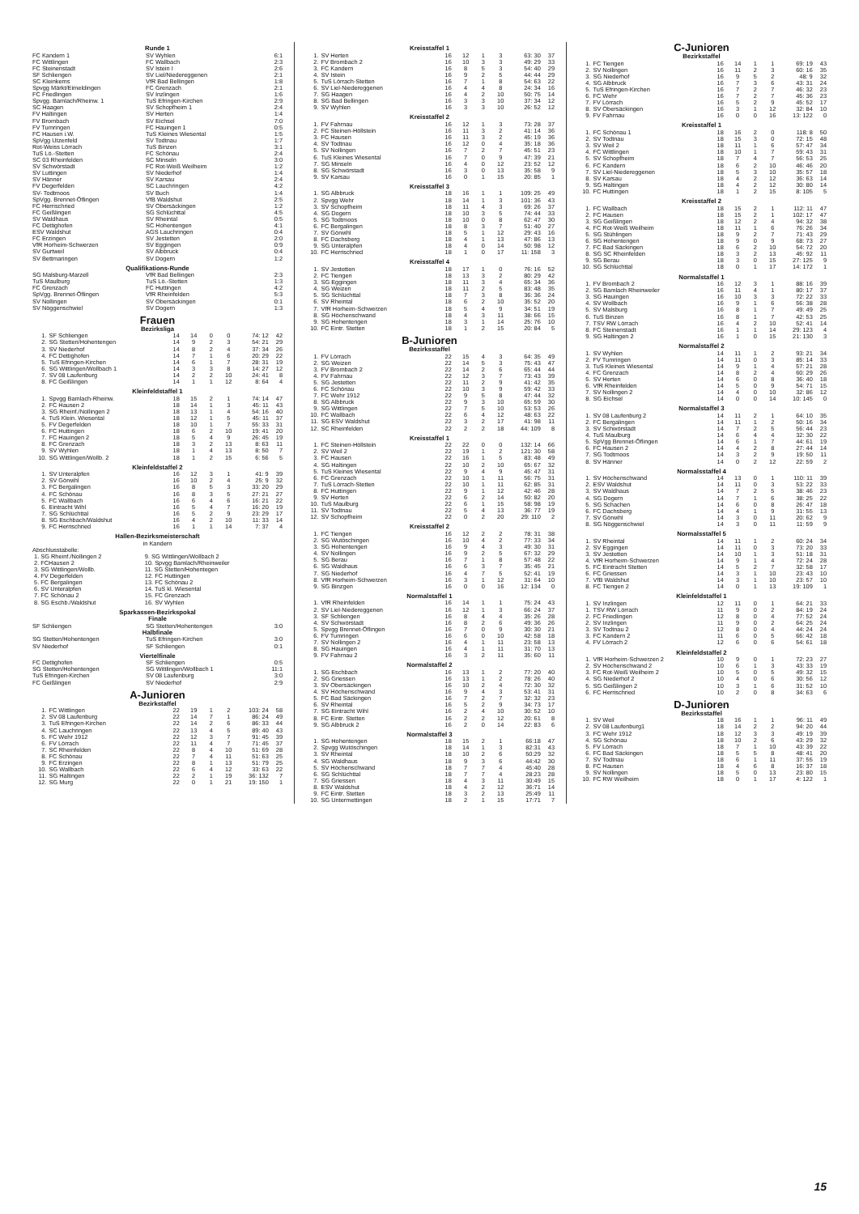Runde 1
| FC Kandern 1 | SV Wyhlen | 6:1 |
| FC Wittlingen | FC Wallbach | 2:3 |
| FC Steinenstadt | SV Istein I | 2:6 |
| SF Schliengen | SV Liel/Niedereggenen | 2:1 |
| SC Kleinkems | VfR Bad Bellingen | 1:8 |
| Spvgg Märkt/Eimeldingen | FC Grenzach | 2:1 |
| FC Friedlingen | SV Inzlingen | 1:6 |
| Spvgg. Bamlach/Rheinw. 1 | TuS Efringen-Kirchen | 2:9 |
| SC Haagen | SV Schopfheim 1 | 2:4 |
| FV Haltingen | SV Herten | 1:4 |
| FV Brombach | SV Eichsel | 7:0 |
| FV Tumringen | FC Hauingen 1 | 0:5 |
| FC Hausen i.W. | TuS Kleines Wiesental | 1:5 |
| SpVgg Utzenfeld | SV Todtnau | 1:7 |
| Rot-Weiss Lörrach | TuS Binzen | 3:1 |
| TuS Lö.-Stetten | FC Schönau | 2:4 |
| SC 03 Rheinfelden | SC Minseln | 3:0 |
| SV Schwörstadt | FC Rot-Weiß Weilheim | 1:2 |
| SV Luttingen | SV Niederhof | 1:4 |
| SV Hänner | SV Karsau | 2:4 |
| FV Degerfelden | SC Lauchringen | 4:2 |
| SV- Todtmoos | SV Buch | 1:4 |
| SpVgg. Brennet-Öflingen | VfB Waldshut | 2:5 |
| FC Herrischried | SV Obersäckingen | 1:2 |
| FC Geißlingen | SG Schlüchttal | 4:5 |
| SV Waldhaus | SV Rheintal | 0:5 |
| FC Dettighofen | SC Hohentengen | 4:1 |
| ESV Waldshut | AGS Lauchringen | 0:4 |
| FC Erzingen | SV Jestetten | 2:0 |
| VfR Horheim-Schwerzen | SV Eggingen | 0:9 |
| SV Gurtweil | SV Albbruck | 0:4 |
| SV Bettmaringen | SV Dogern | 1:2 |
Qualifikations-Runde
| SG Malsburg-Marzell | VfR Bad Bellingen | 2:3 |
| TuS Maulburg | TuS Lö.-Stetten | 1:3 |
| FC Grenzach | FC Huttingen | 4:2 |
| SpVgg. Brennet-Öflingen | VfR Rheinfelden | 5:3 |
| SV Nollingen | SV Obersäckingen | 0:1 |
| SV Nöggenschwiel | SV Dogern | 1:3 |
Frauen
Bezirksliga
| 1. | SF Schliengen | 14 | 14 | 0 | 0 | 74: 12 | 42 |
| 2. | SG Stetten/Hohentengen | 14 | 9 | 2 | 3 | 54: 21 | 29 |
| 3. | SV Niederhof | 14 | 8 | 2 | 4 | 37: 34 | 26 |
| 4. | FC Dettighofen | 14 | 7 | 1 | 6 | 20: 29 | 22 |
| 5. | TuS Efringen-Kirchen | 14 | 6 | 1 | 7 | 28: 31 | 19 |
| 6. | SG Wittlingen/Wollbach 1 | 14 | 3 | 3 | 8 | 14: 27 | 12 |
| 7. | SV 08 Laufenburg | 14 | 2 | 2 | 10 | 24: 41 | 8 |
| 8. | FC Geißlingen | 14 | 1 | 1 | 12 | 8: 64 | 4 |
Kleinfeldstaffel 1
| 1. | Spvgg Bamlach-Rheinw. | 18 | 15 | 2 | 1 | 74: 14 | 47 |
| 2. | FC Hausen 2 | 18 | 14 | 1 | 3 | 45: 11 | 43 |
| 3. | SG Rheinf./Nollingen 2 | 18 | 13 | 1 | 4 | 54: 16 | 40 |
| 4. | TuS Klein. Wiesental | 18 | 12 | 1 | 5 | 45: 11 | 37 |
| 5. | FV Degerfelden | 18 | 10 | 1 | 7 | 55: 33 | 31 |
| 6. | FC Huttingen | 18 | 6 | 2 | 10 | 19: 41 | 20 |
| 7. | FC Hauingen 2 | 18 | 5 | 4 | 9 | 26: 45 | 19 |
| 8. | FC Grenzach | 18 | 3 | 2 | 13 | 8: 63 | 11 |
| 9. | SV Wyhlen | 18 | 1 | 4 | 13 | 8: 50 | 7 |
| 10. | SG Wittlingen/Wollb. 2 | 18 | 1 | 2 | 15 | 6: 56 | 5 |
Kleinfeldstaffel 2
| 1. | SV Unteralpfen | 16 | 12 | 3 | 1 | 41: 9 | 39 |
| 2. | SV Görwihl | 16 | 10 | 2 | 4 | 25: 9 | 32 |
| 3. | FC Bergalingen | 16 | 8 | 5 | 3 | 33: 20 | 29 |
| 4. | FC Schönau | 16 | 8 | 3 | 5 | 27: 21 | 27 |
| 5. | FC Wallbach | 16 | 6 | 4 | 6 | 16: 21 | 22 |
| 6. | Eintracht Wihl | 16 | 5 | 4 | 7 | 16: 20 | 19 |
| 7. | SG Schlüchttal | 16 | 5 | 2 | 9 | 23: 29 | 17 |
| 8. | SG Eschbach/Waldshut | 16 | 4 | 2 | 10 | 11: 33 | 14 |
| 9. | FC Herrischried | 16 | 1 | 1 | 14 | 7: 37 | 4 |
Hallen-Bezirksmeisterschaft
in Kandern
Abschlusstabelle:
| 1. SG Rheinf./Nollingen 2 | 9. SG Wittlingen/Wollbach 2 |
| 2. FCHausen 2 | 10. Spvgg Bamlach/Rheinweiler |
| 3. SG Wittlingen/Wollb. | 11. SG Stetten/Hohentegen |
| 4. FV Degerfelden | 12. FC Huttingen |
| 5. FC Bergalingen | 13. FC Schönau 2 |
| 6. SV Unteralpfen | 14. TuS kl. Wiesental |
| 7. FC Schönau 2 | 15. FC Grenzach |
| 8. SG Eschb./Waldshut | 16. SV Wyhlen |
Sparkassen-Bezirkspokal
Finale
| SF Schliengen | SG Stetten/Hohentengen | 3:0 |
Halbfinale
| SG Stetten/Hohentengen | TuS Efringen-Kirchen | 3:0 |
| SV Niederhof | SF Schliengen | 0:1 |
Viertelfinale
| FC Dettighofen | SF Schliengen | 0:5 |
| SG Stetten/Hohentengen | SG Wittlingen/Wollbach 1 | 11:1 |
| TuS Efringen-Kirchen | SV 08 Laufenburg | 3:0 |
| FC Geißlingen | SV Niederhof | 2:9 |
A-Junioren
Bezirkstaffel
| 1. | FC Wittlingen | 22 | 19 | 1 | 2 | 103: 24 | 58 |
| 2. | SV 08 Laufenburg | 22 | 14 | 7 | 1 | 86: 24 | 49 |
| 3. | TuS Efringen-Kirchen | 22 | 14 | 2 | 6 | 86: 33 | 44 |
| 4. | SC Lauchringen | 22 | 13 | 4 | 5 | 89: 40 | 43 |
| 5. | FC Wehr 1912 | 22 | 12 | 3 | 7 | 91: 45 | 39 |
| 6. | FV Lörrach | 22 | 11 | 4 | 7 | 71: 45 | 37 |
| 7. | SC Rheinfelden | 22 | 8 | 4 | 10 | 51: 69 | 28 |
| 8. | FC Schönau | 22 | 7 | 4 | 11 | 51: 63 | 25 |
| 9. | FC Erzingen | 22 | 8 | 1 | 13 | 51: 79 | 25 |
| 10. | SG Wallbach | 22 | 6 | 4 | 12 | 33: 63 | 22 |
| 11. | SG Haltingen | 22 | 2 | 1 | 19 | 36: 132 | 7 |
| 12. | SG Murg | 22 | 0 | 1 | 21 | 19: 150 | 1 |
Kreisstaffel 1
| 1. | SV Herten | 16 | 12 | 1 | 3 | 63: 30 | 37 |
| 2. | FV Brombach 2 | 16 | 10 | 3 | 3 | 49: 29 | 33 |
| 3. | FC Kandern | 16 | 8 | 5 | 3 | 54: 40 | 29 |
| 4. | SV Istein | 16 | 9 | 2 | 5 | 44: 44 | 29 |
| 5. | TuS Lörrach-Stetten | 16 | 7 | 1 | 8 | 54: 63 | 22 |
| 6. | SV Liel-Niedereggenen | 16 | 4 | 4 | 8 | 24: 34 | 16 |
| 7. | SG Haagen | 16 | 4 | 2 | 10 | 50: 75 | 14 |
| 8. | SG Bad Bellingen | 16 | 3 | 3 | 10 | 37: 34 | 12 |
| 9. | SV Wyhlen | 16 | 3 | 3 | 10 | 26: 52 | 12 |
Kreisstaffel 2
| 1. | FV Fahrnau | 16 | 12 | 1 | 3 | 73: 28 | 37 |
| 2. | FC Steinen-Höllstein | 16 | 11 | 3 | 2 | 41: 14 | 36 |
| 3. | FC Hausen | 16 | 11 | 3 | 2 | 45: 19 | 36 |
| 4. | SV Todtnau | 16 | 12 | 0 | 4 | 35: 18 | 36 |
| 5. | SV Nollingen | 16 | 7 | 2 | 7 | 45: 51 | 23 |
| 6. | TuS Kleines Wiesental | 16 | 7 | 0 | 9 | 47: 39 | 21 |
| 7. | SG Minseln | 16 | 4 | 0 | 12 | 23: 52 | 12 |
| 8. | SG Schwörstadt | 16 | 3 | 0 | 13 | 35: 58 | 9 |
| 9. | SV Karsau | 16 | 0 | 1 | 15 | 20: 85 | 1 |
Kreisstaffel 3
| 1. | SG Albbruck | 18 | 16 | 1 | 1 | 109: 25 | 49 |
| 2. | Spvgg Wehr | 18 | 14 | 1 | 3 | 101: 36 | 43 |
| 3. | SV Schopfheim | 18 | 11 | 4 | 3 | 69: 26 | 37 |
| 4. | SG Dogern | 18 | 10 | 3 | 5 | 74: 44 | 33 |
| 5. | SG Todtmoos | 18 | 10 | 0 | 8 | 62: 47 | 30 |
| 6. | FC Bergalingen | 18 | 8 | 3 | 7 | 51: 40 | 27 |
| 7. | SV Görwihl | 18 | 5 | 1 | 12 | 29: 43 | 16 |
| 8. | FC Dachsberg | 18 | 4 | 1 | 13 | 47: 86 | 13 |
| 9. | SG Unteralpfen | 18 | 4 | 0 | 14 | 50: 98 | 12 |
| 10. | FC Herrischried | 18 | 1 | 0 | 17 | 11: 158 | 3 |
Kreisstaffel 4
| 1. | SV Jestetten | 18 | 17 | 1 | 0 | 76: 16 | 52 |
| 2. | FC Tiengen | 18 | 13 | 3 | 2 | 80: 29 | 42 |
| 3. | SG Eggingen | 18 | 11 | 3 | 4 | 65: 34 | 36 |
| 4. | SG Weizen | 18 | 11 | 2 | 5 | 83: 48 | 35 |
| 5. | SG Schlüchttal | 18 | 7 | 3 | 8 | 36: 36 | 24 |
| 6. | SV Rheintal | 18 | 6 | 2 | 10 | 35: 52 | 20 |
| 7. | VfR Horheim-Schwerzen | 18 | 5 | 4 | 9 | 34: 51 | 19 |
| 8. | SG Höchenschwand | 18 | 4 | 3 | 11 | 38: 66 | 15 |
| 9. | SG Hohentengen | 18 | 3 | 1 | 14 | 25: 76 | 10 |
| 10. | FC Eintr. Stetten | 18 | 1 | 2 | 15 | 20: 84 | 5 |
B-Junioren
Bezirksstaffel
| 1. | FV Lörrach | 22 | 15 | 4 | 3 | 64: 35 | 49 |
| 2. | SG Weizen | 22 | 14 | 5 | 3 | 75: 43 | 47 |
| 3. | FV Brombach 2 | 22 | 14 | 2 | 6 | 65: 44 | 44 |
| 4. | FV Fahrnau | 22 | 12 | 3 | 7 | 73: 43 | 39 |
| 5. | SG Jestetten | 22 | 11 | 2 | 9 | 41: 42 | 35 |
| 6. | FC Schönau | 22 | 10 | 3 | 9 | 59: 42 | 33 |
| 7. | FC Wehr 1912 | 22 | 9 | 5 | 8 | 47: 44 | 32 |
| 8. | SG Albbruck | 22 | 9 | 3 | 10 | 65: 59 | 30 |
| 9. | SG Wittlingen | 22 | 7 | 5 | 10 | 53: 53 | 26 |
| 10. | FC Wallbach | 22 | 6 | 4 | 12 | 48: 63 | 22 |
| 11. | SG ESV Waldshut | 22 | 3 | 2 | 17 | 41: 98 | 11 |
| 12. | SC Rheinfelden | 22 | 2 | 2 | 18 | 44: 109 | 8 |
Kreisstaffel 1
| 1. | FC Steinen-Höllstein | 22 | 22 | 0 | 0 | 132: 14 | 66 |
| 2. | SV Weil 2 | 22 | 19 | 1 | 2 | 121: 30 | 58 |
| 3. | FC Hausen | 22 | 16 | 1 | 5 | 83: 48 | 49 |
| 4. | SG Haltingen | 22 | 10 | 2 | 10 | 65: 67 | 32 |
| 5. | TuS Kleines Wiesental | 22 | 9 | 4 | 9 | 45: 47 | 31 |
| 6. | FC Grenzach | 22 | 10 | 1 | 11 | 56: 75 | 31 |
| 7. | TuS Lörrach-Stetten | 22 | 10 | 1 | 11 | 62: 85 | 31 |
| 8. | FC Huttingen | 22 | 9 | 1 | 12 | 42: 46 | 28 |
| 9. | SV Herten | 22 | 6 | 2 | 14 | 50: 82 | 20 |
| 10. | TuS Maulburg | 22 | 6 | 1 | 15 | 58: 98 | 19 |
| 11. | SV Todtnau | 22 | 5 | 4 | 13 | 36: 77 | 19 |
| 12. | SV Schopfheim | 22 | 0 | 2 | 20 | 29: 110 | 2 |
Kreisstaffel 2
| 1. | FC Tiengen | 16 | 12 | 2 | 2 | 78: 31 | 38 |
| 2. | SG Wutöschingen | 16 | 10 | 4 | 2 | 77: 33 | 34 |
| 3. | SG Hohentengen | 16 | 9 | 4 | 3 | 49: 30 | 31 |
| 4. | SV Nollingen | 16 | 9 | 2 | 5 | 67: 32 | 29 |
| 5. | SG Berau | 16 | 7 | 1 | 8 | 57: 48 | 22 |
| 6. | SG Waldhaus | 16 | 6 | 3 | 7 | 35: 45 | 21 |
| 7. | SG Niederhof | 16 | 4 | 7 | 5 | 52: 41 | 19 |
| 8. | VfR Horheim-Schwerzen | 16 | 3 | 1 | 12 | 31: 64 | 10 |
| 9. | SG Binzgen | 16 | 0 | 0 | 16 | 12: 134 | 0 |
Normalstaffel 1
| 1. | VfR Rheinfelden | 16 | 14 | 1 | 1 | 75: 24 | 43 |
| 2. | SV Liel-Niedereggenen | 16 | 12 | 1 | 3 | 66: 24 | 37 |
| 3. | SF Schliengen | 16 | 8 | 4 | 4 | 35: 26 | 28 |
| 4. | SV Schwörstadt | 16 | 8 | 2 | 6 | 49: 36 | 26 |
| 5. | Spvgg Brennet-Öflingen | 16 | 7 | 0 | 9 | 30: 30 | 21 |
| 6. | FV Tumringen | 16 | 6 | 0 | 10 | 42: 58 | 18 |
| 7. | SV Nollingen 2 | 16 | 4 | 1 | 11 | 23: 58 | 13 |
| 8. | SG Hauingen | 16 | 4 | 1 | 11 | 31: 70 | 13 |
| 9. | FV Fahrnau 2 | 16 | 3 | 2 | 11 | 35: 60 | 11 |
Normalstaffel 2
| 1. | SG Eschbach | 16 | 13 | 1 | 2 | 77: 20 | 40 |
| 2. | SG Griessen | 16 | 13 | 1 | 2 | 78: 26 | 40 |
| 3. | SV Obersäckingen | 16 | 10 | 2 | 4 | 72: 30 | 32 |
| 4. | SV Höchenschwand | 16 | 9 | 4 | 3 | 53: 41 | 31 |
| 5. | FC Bad Säckingen | 16 | 7 | 2 | 7 | 32: 32 | 23 |
| 6. | SV Rheintal | 16 | 5 | 2 | 9 | 34: 73 | 17 |
| 7. | SG Eintracht Wihl | 16 | 2 | 4 | 10 | 30: 52 | 10 |
| 8. | FC Eintr. Stetten | 16 | 2 | 2 | 12 | 20: 61 | 8 |
| 9. | SG Albbruck 2 | 16 | 2 | 0 | 14 | 22: 83 | 6 |
Normalstaffel 3
| 1. | SG Hohentengen | 18 | 15 | 2 | 1 | 66:18 | 47 |
| 2. | Spvgg Wutöschingen | 18 | 14 | 1 | 3 | 82:31 | 43 |
| 3. | SV Rheintal | 18 | 10 | 2 | 6 | 50:29 | 32 |
| 4. | SG Waldhaus | 18 | 9 | 3 | 6 | 44:42 | 30 |
| 5. | SV Höchenschwand | 18 | 7 | 7 | 4 | 45:40 | 28 |
| 6. | SG Schlüchttal | 18 | 7 | 7 | 4 | 28:23 | 28 |
| 7. | SG Griessen | 18 | 4 | 3 | 11 | 30:49 | 15 |
| 8. | ESV Waldshut | 18 | 4 | 2 | 12 | 36:71 | 14 |
| 9. | FC Eintr. Stetten | 18 | 3 | 2 | 13 | 25:49 | 11 |
| 10. | SG Untermettingen | 18 | 2 | 1 | 15 | 17:71 | 7 |
C-Junioren
Bezirkstaffel
| 1. | FC Tiengen | 16 | 14 | 1 | 1 | 69: 19 | 43 |
| 2. | SV Nollingen | 16 | 11 | 2 | 3 | 60: 16 | 35 |
| 3. | SG Niederhof | 16 | 9 | 5 | 2 | 48: 9 | 32 |
| 4. | SG Albbruck | 16 | 7 | 3 | 6 | 43: 31 | 24 |
| 5. | TuS Efringen-Kirchen | 16 | 7 | 2 | 7 | 46: 32 | 23 |
| 6. | FC Wehr | 16 | 7 | 2 | 7 | 45: 36 | 23 |
| 7. | FV Lörrach | 16 | 5 | 2 | 9 | 45: 52 | 17 |
| 8. | SV Obersäckingen | 16 | 3 | 1 | 12 | 32: 84 | 10 |
| 9. | FV Fahrnau | 16 | 0 | 0 | 16 | 13: 122 | 0 |
Kreisstaffel 1
| 1. | FC Schönau 1 | 18 | 16 | 2 | 0 | 118: 8 | 50 |
| 2. | SV Todtnau | 18 | 15 | 3 | 0 | 72: 15 | 48 |
| 3. | SV Weil 2 | 18 | 11 | 1 | 6 | 57: 47 | 34 |
| 4. | FC Wittlingen | 18 | 10 | 1 | 7 | 59: 43 | 31 |
| 5. | SV Schopfheim | 18 | 7 | 4 | 7 | 56: 53 | 25 |
| 6. | FC Kandern | 18 | 6 | 2 | 10 | 46: 46 | 20 |
| 7. | SV Liel-Niedereggenen | 18 | 5 | 3 | 10 | 35: 57 | 18 |
| 8. | SV Karsau | 18 | 4 | 2 | 12 | 36: 63 | 14 |
| 9. | SG Haltingen | 18 | 4 | 2 | 12 | 30: 80 | 14 |
| 10. | FC Huttingen | 18 | 1 | 2 | 15 | 8: 105 | 5 |
Kreisstaffel 2
| 1. | FC Wallbach | 18 | 15 | 2 | 1 | 112: 11 | 47 |
| 2. | FC Hausen | 18 | 15 | 2 | 1 | 102: 17 | 47 |
| 3. | SG Geißlingen | 18 | 12 | 2 | 4 | 94: 32 | 38 |
| 4. | FC Rot-Weiß Weilheim | 18 | 11 | 1 | 6 | 76: 26 | 34 |
| 5. | SG Stühlingen | 18 | 9 | 2 | 7 | 71: 43 | 29 |
| 6. | SG Hohentengen | 18 | 9 | 0 | 9 | 68: 73 | 27 |
| 7. | FC Bad Säckingen | 18 | 6 | 2 | 10 | 54: 72 | 20 |
| 8. | SG SC Rheinfelden | 18 | 3 | 2 | 13 | 45: 92 | 11 |
| 9. | SG Berau | 18 | 3 | 0 | 15 | 27: 125 | 9 |
| 10. | SG Schlüchttal | 18 | 0 | 1 | 17 | 14: 172 | 1 |
Normalstaffel 1
| 1. | FV Brombach 2 | 16 | 12 | 3 | 1 | 88: 16 | 39 |
| 2. | SG Bamlach Rheinweiler | 16 | 11 | 4 | 1 | 80: 17 | 37 |
| 3. | SG Hauingen | 16 | 10 | 3 | 3 | 72: 22 | 33 |
| 4. | SV Wollbach | 16 | 9 | 1 | 6 | 56: 38 | 28 |
| 5. | SV Malsburg | 16 | 8 | 1 | 7 | 49: 49 | 25 |
| 6. | TuS Binzen | 16 | 8 | 1 | 7 | 42: 53 | 25 |
| 7. | TSV RW Lörrach | 16 | 4 | 2 | 10 | 52: 41 | 14 |
| 8. | FC Steinenstadt | 16 | 1 | 1 | 14 | 29: 123 | 4 |
| 9. | SG Haltingen 2 | 16 | 1 | 0 | 15 | 21: 130 | 3 |
Normalstaffel 2
| 1. | SV Wyhlen | 14 | 11 | 1 | 2 | 93: 21 | 34 |
| 2. | FV Tumringen | 14 | 11 | 0 | 3 | 85: 14 | 33 |
| 3. | TuS Kleines Wiesental | 14 | 9 | 1 | 4 | 57: 21 | 28 |
| 4. | FC Grenzach | 14 | 8 | 2 | 4 | 60: 29 | 26 |
| 5. | SV Herten | 14 | 6 | 0 | 8 | 36: 40 | 18 |
| 6. | VfR Rheinfelden | 14 | 5 | 0 | 9 | 54: 71 | 15 |
| 7. | SV Nollingen 2 | 14 | 4 | 0 | 10 | 32: 86 | 12 |
| 8. | SG Eichsel | 14 | 0 | 0 | 14 | 10: 145 | 0 |
Normalstaffel 3
| 1. | SV 08 Laufenburg 2 | 14 | 11 | 2 | 1 | 64: 10 | 35 |
| 2. | FC Bergalingen | 14 | 11 | 1 | 2 | 50: 16 | 34 |
| 3. | SV Schwörstadt | 14 | 7 | 2 | 5 | 56: 44 | 23 |
| 4. | TuS Maulburg | 14 | 6 | 4 | 4 | 32: 30 | 22 |
| 5. | SpVgg Brennet-Öflingen | 14 | 6 | 1 | 7 | 44: 61 | 19 |
| 6. | FC Hausen 2 | 14 | 4 | 2 | 8 | 27: 44 | 14 |
| 7. | SG Todtmoos | 14 | 3 | 2 | 9 | 19: 50 | 11 |
| 8. | SV Hänner | 14 | 0 | 2 | 12 | 22: 59 | 2 |
Normalsstaffel 4
| 1. | SV Höchenschwand | 14 | 13 | 0 | 1 | 110: 11 | 39 |
| 2. | ESV Waldshut | 14 | 11 | 0 | 3 | 53: 22 | 33 |
| 3. | SV Waldhaus | 14 | 7 | 2 | 5 | 38: 46 | 23 |
| 4. | SG Dogern | 14 | 7 | 1 | 6 | 38: 25 | 22 |
| 5. | SG Schachen | 14 | 6 | 0 | 8 | 26: 47 | 18 |
| 6. | FC Dachsberg | 14 | 4 | 1 | 9 | 31: 55 | 13 |
| 7. | SV Görwihl | 14 | 3 | 0 | 11 | 20: 62 | 9 |
| 8. | SG Nöggenschwiel | 14 | 3 | 0 | 11 | 11: 59 | 9 |
Normalsstaffel 5
| 1. | SV Rheintal | 14 | 11 | 1 | 2 | 60: 24 | 34 |
| 2. | SV Eggingen | 14 | 11 | 0 | 3 | 73: 20 | 33 |
| 3. | SV Jestetten | 14 | 10 | 1 | 3 | 51: 18 | 31 |
| 4. | VfR Horheim-Schwerzen | 14 | 9 | 1 | 4 | 72: 24 | 28 |
| 5. | FC Eintracht Stetten | 14 | 5 | 2 | 7 | 32: 58 | 17 |
| 6. | FC Griessen | 14 | 3 | 1 | 10 | 23: 43 | 10 |
| 7. | VfB Waldshut | 14 | 3 | 1 | 10 | 23: 57 | 10 |
| 8. | FC Tiengen 2 | 14 | 0 | 1 | 13 | 19: 109 | 1 |
Kleinfeldstaffel 1
| 1. | SV Inzlingen | 12 | 11 | 0 | 1 | 64: 21 | 33 |
| 1. | TSV RW Lörrach | 11 | 9 | 0 | 2 | 84: 19 | 24 |
| 2. | FC Friedlingen | 12 | 8 | 0 | 4 | 77: 52 | 24 |
| 2. | SV Inzlingen | 11 | 9 | 0 | 2 | 64: 25 | 24 |
| 3. | SV Todtnau 2 | 12 | 8 | 0 | 4 | 44: 24 | 24 |
| 3. | FC Kandern 2 | 11 | 6 | 0 | 5 | 66: 42 | 18 |
| 4. | FV Lörrach 2 | 12 | 6 | 0 | 6 | 54: 61 | 18 |
Kleinfeldstaffel 2
| 1. | VfR Horheim-Schwerzen 2 | 10 | 9 | 0 | 1 | 72: 23 | 27 |
| 2. | SV Höchenschwand 2 | 10 | 6 | 1 | 3 | 43: 33 | 19 |
| 3. | FC Rot-Weiß Weilheim 2 | 10 | 5 | 0 | 5 | 49: 32 | 15 |
| 4. | SG Niederhof 2 | 10 | 4 | 0 | 6 | 30: 56 | 12 |
| 5. | SG Geißlingen 2 | 10 | 3 | 1 | 6 | 31: 52 | 10 |
| 6. | FC Herrischried | 10 | 2 | 0 | 8 | 34: 63 | 6 |
D-Junioren
Bezirksstaffel
| 1. | SV Weil | 18 | 16 | 1 | 1 | 96: 11 | 49 |
| 2. | SV 08 Laufenburg1 | 18 | 14 | 2 | 2 | 94: 20 | 44 |
| 3. | FC Wehr 1912 | 18 | 12 | 3 | 3 | 49: 19 | 39 |
| 4. | SG Schönau | 18 | 10 | 2 | 6 | 43: 29 | 32 |
| 5. | FV Lörrach | 18 | 7 | 1 | 10 | 43: 39 | 22 |
| 6. | FC Bad Säckingen | 18 | 5 | 5 | 8 | 48: 41 | 20 |
| 7. | SV Todtnau | 18 | 6 | 1 | 11 | 37: 55 | 19 |
| 8. | FC Hausen | 18 | 4 | 6 | 8 | 16: 37 | 18 |
| 9. | SV Nollingen | 18 | 5 | 0 | 13 | 23: 80 | 15 |
| 10. | FC RW Weilheim | 18 | 0 | 1 | 17 | 4: 122 | 1 |
15